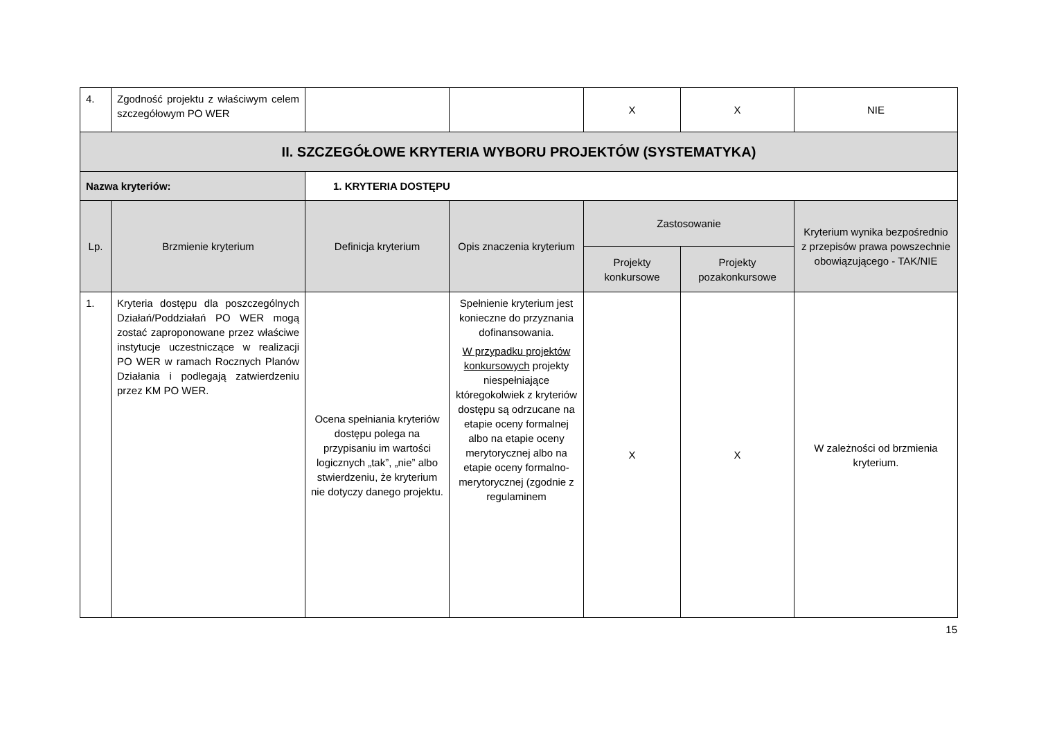| 4. | Zgodność projektu z właściwym celem szczegółowym PO WER | | | X | X | NIE |
| II. SZCZEGÓŁOWE KRYTERIA WYBORU PROJEKTÓW (SYSTEMATYKA) | | | | | | |
| Nazwa kryteriów: | | 1. KRYTERIA DOSTĘPU | | | | |
| Lp. | Brzmienie kryterium | Definicja kryterium | Opis znaczenia kryterium | Zastosowanie | | Kryterium wynika bezpośrednio z przepisów prawa powszechnie obowiązującego - TAK/NIE |
| | | | | Projekty konkursowe | Projekty pozakonkursowe | |
| 1. | Kryteria dostępu dla poszczególnych Działań/Poddziałań PO WER mogą zostać zaproponowane przez właściwe instytucje uczestniczące w realizacji PO WER w ramach Rocznych Planów Działania i podlegają zatwierdzeniu przez KM PO WER. | Ocena spełniania kryteriów dostępu polega na przypisaniu im wartości logicznych „tak”, „nie” albo stwierdzeniu, że kryterium nie dotyczy danego projektu. | Spełnienie kryterium jest konieczne do przyznania dofinansowania. W przypadku projektów konkursowych projekty niespełniające któregokolwiek z kryteriów dostępu są odrzucane na etapie oceny formalnej albo na etapie oceny merytorycznej albo na etapie oceny formalno-merytorycznej (zgodnie z regulaminem | X | X | W zależności od brzmienia kryterium. |
15